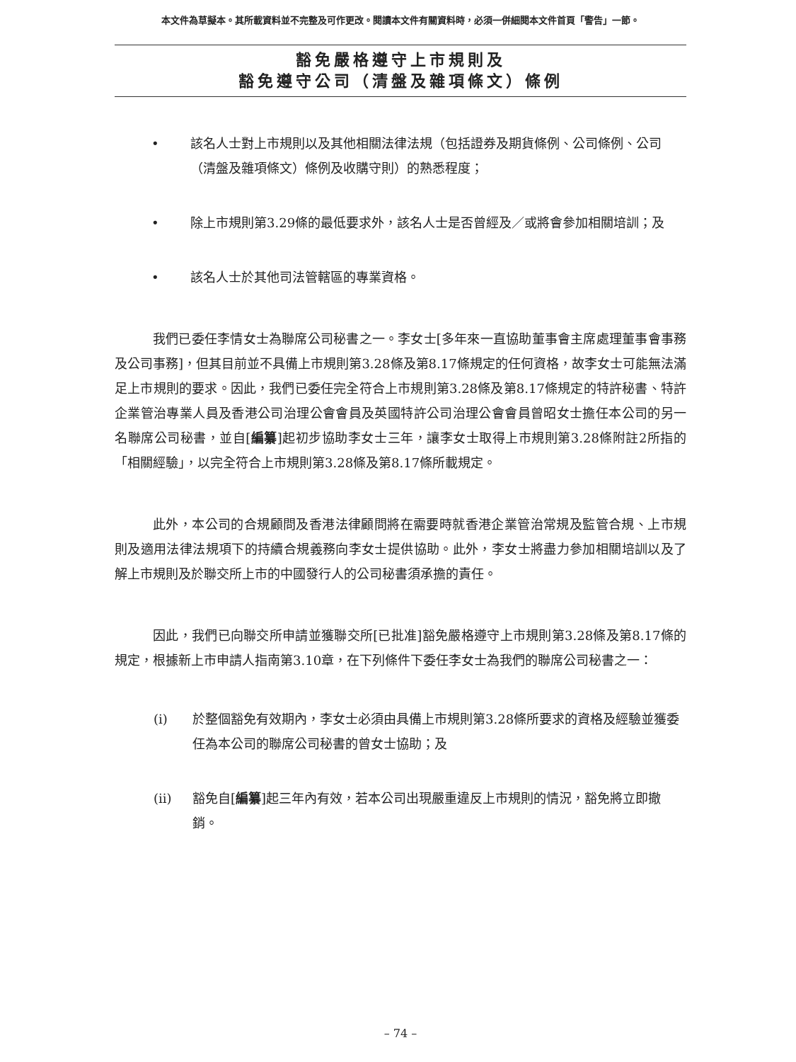本文件為草擬本。其所載資料並不完整及可作更改。閱讀本文件有關資料時，必須一併細閱本文件首頁「警告」一節。
豁免嚴格遵守上市規則及
豁免遵守公司（清盤及雜項條文）條例
• 該名人士對上市規則以及其他相關法律法規（包括證券及期貨條例、公司條例、公司（清盤及雜項條文）條例及收購守則）的熟悉程度；
• 除上市規則第3.29條的最低要求外，該名人士是否曾經及／或將會參加相關培訓；及
• 該名人士於其他司法管轄區的專業資格。
我們已委任李情女士為聯席公司秘書之一。李女士[多年來一直協助董事會主席處理董事會事務及公司事務]，但其目前並不具備上市規則第3.28條及第8.17條規定的任何資格，故李女士可能無法滿足上市規則的要求。因此，我們已委任完全符合上市規則第3.28條及第8.17條規定的特許秘書、特許企業管治專業人員及香港公司治理公會會員及英國特許公司治理公會會員曾昭女士擔任本公司的另一名聯席公司秘書，並自[編纂]起初步協助李女士三年，讓李女士取得上市規則第3.28條附註2所指的「相關經驗」，以完全符合上市規則第3.28條及第8.17條所載規定。
此外，本公司的合規顧問及香港法律顧問將在需要時就香港企業管治常規及監管合規、上市規則及適用法律法規項下的持續合規義務向李女士提供協助。此外，李女士將盡力參加相關培訓以及了解上市規則及於聯交所上市的中國發行人的公司秘書須承擔的責任。
因此，我們已向聯交所申請並獲聯交所[已批准]豁免嚴格遵守上市規則第3.28條及第8.17條的規定，根據新上市申請人指南第3.10章，在下列條件下委任李女士為我們的聯席公司秘書之一：
(i) 於整個豁免有效期內，李女士必須由具備上市規則第3.28條所要求的資格及經驗並獲委任為本公司的聯席公司秘書的曾女士協助；及
(ii) 豁免自[編纂]起三年內有效，若本公司出現嚴重違反上市規則的情況，豁免將立即撤銷。
– 74 –